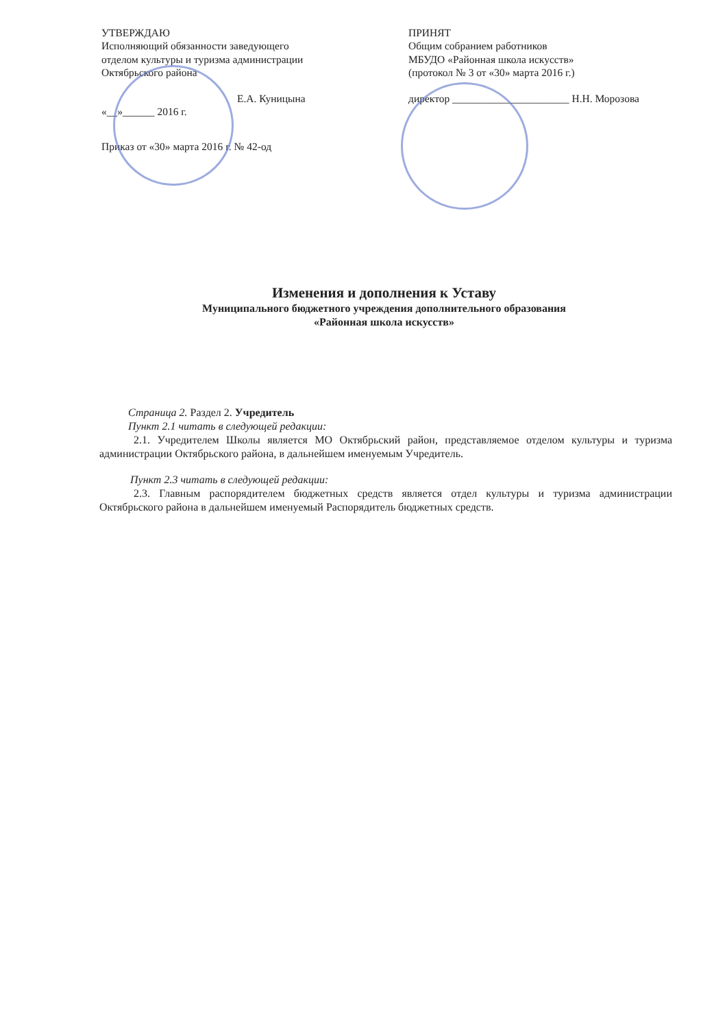УТВЕРЖДАЮ
Исполняющий обязанности заведующего
отделом культуры и туризма администрации
Октябрьского района
Е.А. Куницына
«__»______ 2016 г.
Приказ от «30» марта 2016 г. № 42-од
ПРИНЯТ
Общим собранием работников
МБУДО «Районная школа искусств»
(протокол № 3 от «30» марта 2016 г.)
директор ______________________ Н.Н. Морозова
Изменения и дополнения к Уставу
Муниципального бюджетного учреждения дополнительного образования
«Районная школа искусств»
Страница 2. Раздел 2. Учредитель
Пункт 2.1 читать в следующей редакции:
2.1. Учредителем Школы является МО Октябрьский район, представляемое отделом культуры и туризма администрации Октябрьского района, в дальнейшем именуемым Учредитель.
Пункт 2.3 читать в следующей редакции:
2.3. Главным распорядителем бюджетных средств является отдел культуры и туризма администрации Октябрьского района в дальнейшем именуемый Распорядитель бюджетных средств.